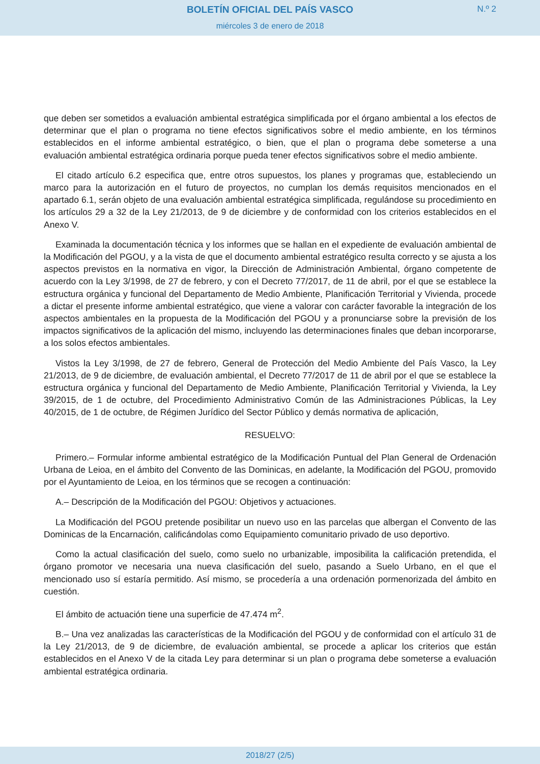BOLETÍN OFICIAL DEL PAÍS VASCO
N.º 2
miércoles 3 de enero de 2018
que deben ser sometidos a evaluación ambiental estratégica simplificada por el órgano ambiental a los efectos de determinar que el plan o programa no tiene efectos significativos sobre el medio ambiente, en los términos establecidos en el informe ambiental estratégico, o bien, que el plan o programa debe someterse a una evaluación ambiental estratégica ordinaria porque pueda tener efectos significativos sobre el medio ambiente.
El citado artículo 6.2 especifica que, entre otros supuestos, los planes y programas que, estableciendo un marco para la autorización en el futuro de proyectos, no cumplan los demás requisitos mencionados en el apartado 6.1, serán objeto de una evaluación ambiental estratégica simplificada, regulándose su procedimiento en los artículos 29 a 32 de la Ley 21/2013, de 9 de diciembre y de conformidad con los criterios establecidos en el Anexo V.
Examinada la documentación técnica y los informes que se hallan en el expediente de evaluación ambiental de la Modificación del PGOU, y a la vista de que el documento ambiental estratégico resulta correcto y se ajusta a los aspectos previstos en la normativa en vigor, la Dirección de Administración Ambiental, órgano competente de acuerdo con la Ley 3/1998, de 27 de febrero, y con el Decreto 77/2017, de 11 de abril, por el que se establece la estructura orgánica y funcional del Departamento de Medio Ambiente, Planificación Territorial y Vivienda, procede a dictar el presente informe ambiental estratégico, que viene a valorar con carácter favorable la integración de los aspectos ambientales en la propuesta de la Modificación del PGOU y a pronunciarse sobre la previsión de los impactos significativos de la aplicación del mismo, incluyendo las determinaciones finales que deban incorporarse, a los solos efectos ambientales.
Vistos la Ley 3/1998, de 27 de febrero, General de Protección del Medio Ambiente del País Vasco, la Ley 21/2013, de 9 de diciembre, de evaluación ambiental, el Decreto 77/2017 de 11 de abril por el que se establece la estructura orgánica y funcional del Departamento de Medio Ambiente, Planificación Territorial y Vivienda, la Ley 39/2015, de 1 de octubre, del Procedimiento Administrativo Común de las Administraciones Públicas, la Ley 40/2015, de 1 de octubre, de Régimen Jurídico del Sector Público y demás normativa de aplicación,
RESUELVO:
Primero.– Formular informe ambiental estratégico de la Modificación Puntual del Plan General de Ordenación Urbana de Leioa, en el ámbito del Convento de las Dominicas, en adelante, la Modificación del PGOU, promovido por el Ayuntamiento de Leioa, en los términos que se recogen a continuación:
A.– Descripción de la Modificación del PGOU: Objetivos y actuaciones.
La Modificación del PGOU pretende posibilitar un nuevo uso en las parcelas que albergan el Convento de las Dominicas de la Encarnación, calificándolas como Equipamiento comunitario privado de uso deportivo.
Como la actual clasificación del suelo, como suelo no urbanizable, imposibilita la calificación pretendida, el órgano promotor ve necesaria una nueva clasificación del suelo, pasando a Suelo Urbano, en el que el mencionado uso sí estaría permitido. Así mismo, se procedería a una ordenación pormenorizada del ámbito en cuestión.
El ámbito de actuación tiene una superficie de 47.474 m<sup>2</sup>.
B.– Una vez analizadas las características de la Modificación del PGOU y de conformidad con el artículo 31 de la Ley 21/2013, de 9 de diciembre, de evaluación ambiental, se procede a aplicar los criterios que están establecidos en el Anexo V de la citada Ley para determinar si un plan o programa debe someterse a evaluación ambiental estratégica ordinaria.
2018/27 (2/5)